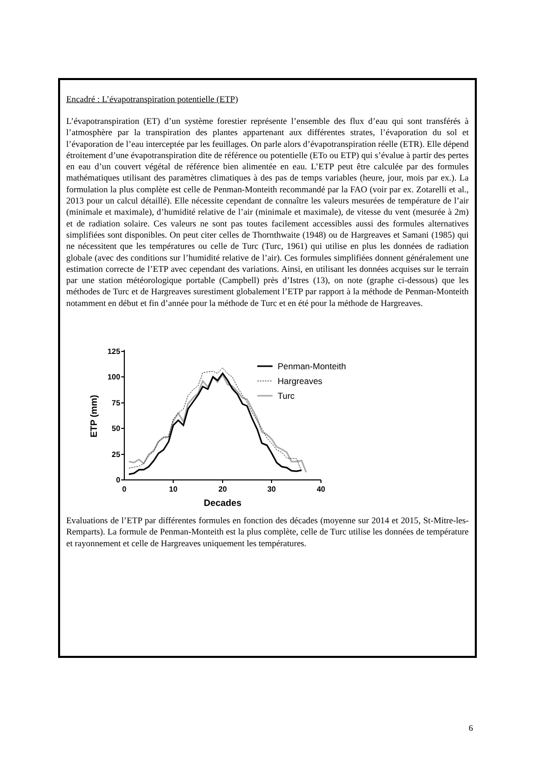Encadré : L’évapotranspiration potentielle (ETP)
L’évapotranspiration (ET) d’un système forestier représente l’ensemble des flux d’eau qui sont transférés à l’atmosphère par la transpiration des plantes appartenant aux différentes strates, l’évaporation du sol et l’évaporation de l’eau interceptée par les feuillages. On parle alors d’évapotranspiration réelle (ETR). Elle dépend étroitement d’une évapotranspiration dite de référence ou potentielle (ETo ou ETP) qui s’évalue à partir des pertes en eau d’un couvert végétal de référence bien alimentée en eau. L’ETP peut être calculée par des formules mathématiques utilisant des paramètres climatiques à des pas de temps variables (heure, jour, mois par ex.). La formulation la plus complète est celle de Penman-Monteith recommandé par la FAO (voir par ex. Zotarelli et al., 2013 pour un calcul détaillé). Elle nécessite cependant de connaître les valeurs mesurées de température de l’air (minimale et maximale), d’humidité relative de l’air (minimale et maximale), de vitesse du vent (mesurée à 2m) et de radiation solaire. Ces valeurs ne sont pas toutes facilement accessibles aussi des formules alternatives simplifiées sont disponibles. On peut citer celles de Thornthwaite (1948) ou de Hargreaves et Samani (1985) qui ne nécessitent que les températures ou celle de Turc (Turc, 1961) qui utilise en plus les données de radiation globale (avec des conditions sur l’humidité relative de l’air). Ces formules simplifiées donnent généralement une estimation correcte de l’ETP avec cependant des variations. Ainsi, en utilisant les données acquises sur le terrain par une station météorologique portable (Campbell) près d’Istres (13), on note (graphe ci-dessous) que les méthodes de Turc et de Hargreaves surestiment globalement l’ETP par rapport à la méthode de Penman-Monteith notamment en début et fin d’année pour la méthode de Turc et en été pour la méthode de Hargreaves.
125
100
75
50
25
0
0
10
20
30
40
Decades
ETP (mm)
Penman-Monteith
Hargreaves
Turc
Evaluations de l’ETP par différentes formules en fonction des décades (moyenne sur 2014 et 2015, St-Mitre-les-Remparts). La formule de Penman-Monteith est la plus complète, celle de Turc utilise les données de température et rayonnement et celle de Hargreaves uniquement les températures.
6